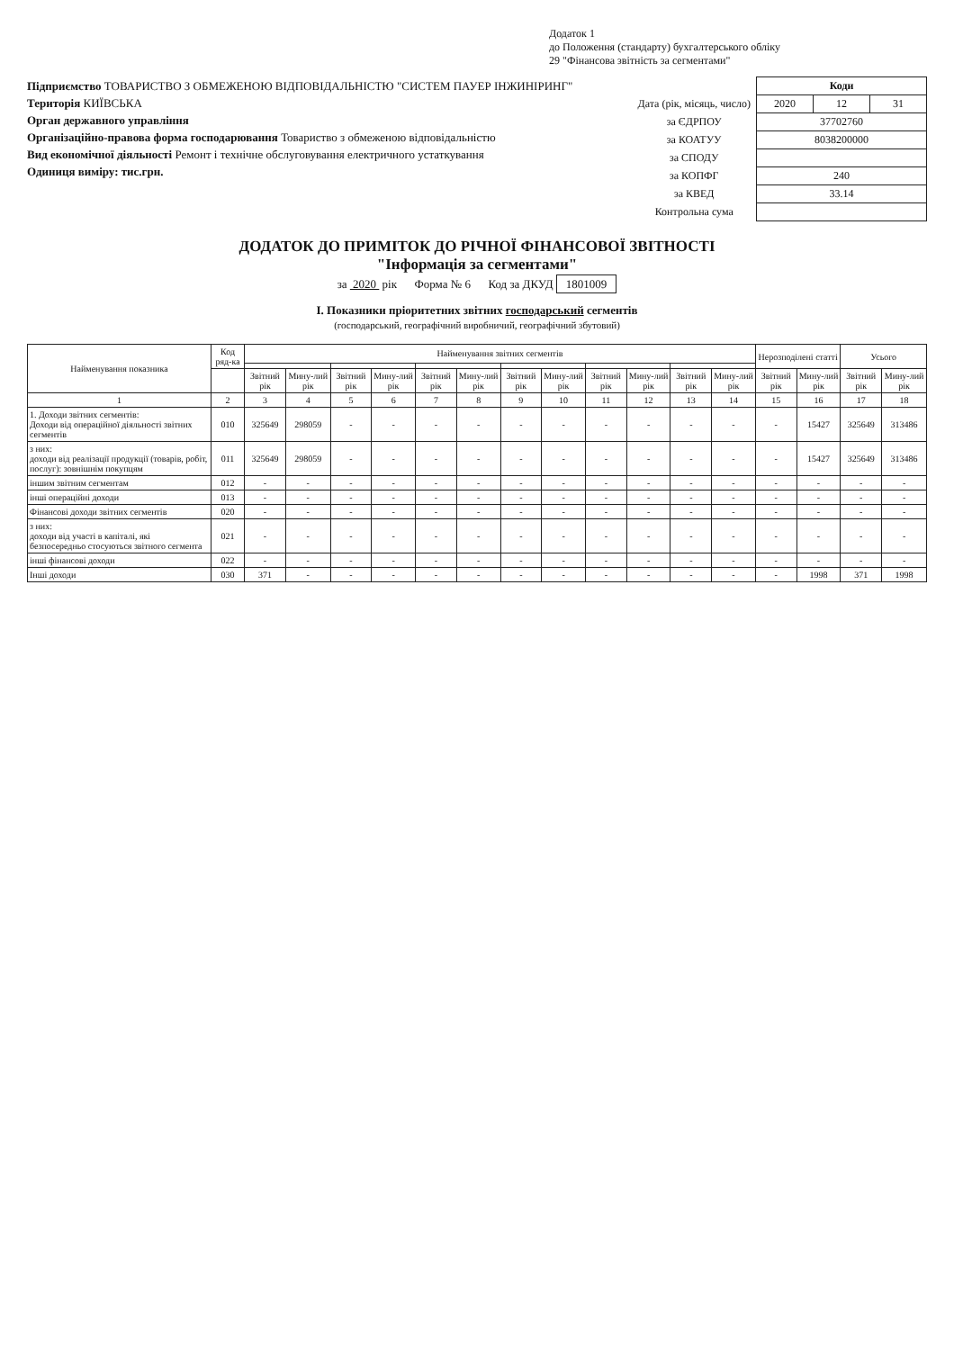Додаток 1
до Положення (стандарту) бухгалтерського обліку
29 "Фінансова звітність за сегментами"
Підприємство ТОВАРИСТВО З ОБМЕЖЕНОЮ ВІДПОВІДАЛЬНІСТЮ "СИСТЕМ ПАУЕР ІНЖИНІРИНГ"
Територія КИЇВСЬКА
Орган державного управління
Організаційно-правова форма господарювання Товариство з обмеженою відповідальністю
Вид економічної діяльності Ремонт і технічне обслуговування електричного устаткування
Одиниця виміру: тис.грн.
| | Коди | | |
| Дата (рік, місяць, число) | 2020 | 12 | 31 |
| за ЄДРПОУ | 37702760 | | |
| за КОАТУУ | 8038200000 | | |
| за СПОДУ | | | |
| за КОПФГ | 240 | | |
| за КВЕД | 33.14 | | |
| Контрольна сума | | | |
ДОДАТОК ДО ПРИМІТОК ДО РІЧНОЇ ФІНАНСОВОЇ ЗВІТНОСТІ
"Інформація за сегментами"
за 2020 рік Форма № 6 Код за ДКУД 1801009
I. Показники пріоритетних звітних господарський сегментів
(господарський, географічний виробничий, географічний збутовий)
| Найменування показника | Код ряд-ка | Найменування звітних сегментів | | | | | | | | | | | | Нерозподілені статті | | Усього | |
| --- | --- | --- | --- | --- | --- | --- | --- | --- | --- | --- | --- | --- | --- | --- | --- | --- | --- |
| | | Звітний рік | Мину-лий рік | Звітний рік | Мину-лий рік | Звітний рік | Мину-лий рік | Звітний рік | Мину-лий рік | Звітний рік | Мину-лий рік | Звітний рік | Мину-лий рік | Звітний рік | Мину-лий рік | Звітний рік | Мину-лий рік |
| 1 | 2 | 3 | 4 | 5 | 6 | 7 | 8 | 9 | 10 | 11 | 12 | 13 | 14 | 15 | 16 | 17 | 18 |
| 1. Доходи звітних сегментів: Доходи від операційної діяльності звітних сегментів | 010 | 325649 | 298059 | - | - | - | - | - | - | - | - | - | - | - | 15427 | 325649 | 313486 |
| з них: доходи від реалізації продукції (товарів, робіт, послуг): зовнішнім покупцям | 011 | 325649 | 298059 | - | - | - | - | - | - | - | - | - | - | - | 15427 | 325649 | 313486 |
| іншим звітним сегментам | 012 | - | - | - | - | - | - | - | - | - | - | - | - | - | - | - | - |
| інші операційні доходи | 013 | - | - | - | - | - | - | - | - | - | - | - | - | - | - | - | - |
| Фінансові доходи звітних сегментів | 020 | - | - | - | - | - | - | - | - | - | - | - | - | - | - | - | - |
| з них: доходи від участі в капіталі, які безпосередньо стосуються звітного сегмента | 021 | - | - | - | - | - | - | - | - | - | - | - | - | - | - | - | - |
| інші фінансові доходи | 022 | - | - | - | - | - | - | - | - | - | - | - | - | - | - | - | - |
| Інші доходи | 030 | 371 | - | - | - | - | - | - | - | - | - | - | - | - | 1998 | 371 | 1998 |